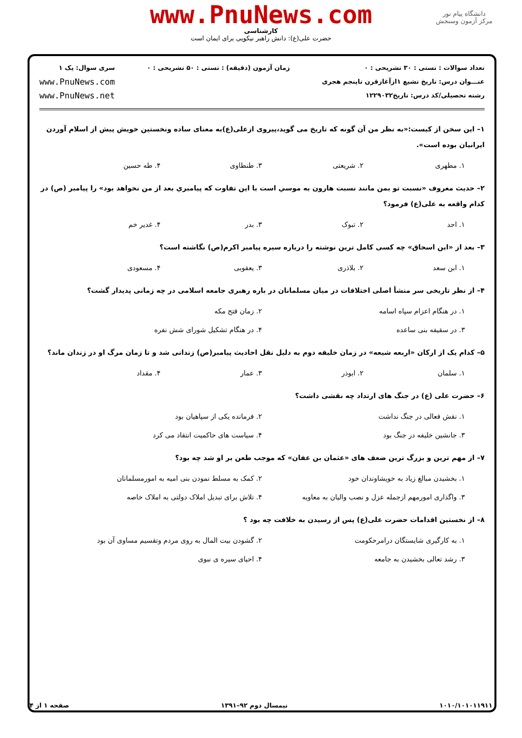دانشگاه پیام نور
مرکز آزمون وسنجش
www.PnuNews.com
کارشناسی
حضرت علی(ع): دانش راهبر نیکویی برای ایمان است
تعداد سوالات : تستی : ۳۰ تشریحی : ۰
عنـــوان درس: تاریخ تشیع ۱ازآغازقرن تاپنجم هجری
رشته تحصیلی/کد درس: تاریخ۱۲۲۹۰۳۲
زمان آزمون (دقیقه) : تستی : ۵۰ تشریحی : ۰
سری سوال: یک ۱
www.PnuNews.com
www.PnuNews.net
۱– این سخن از کیست:«به نظر من آن گونه که تاریخ می گوید،پیروی ازعلی(ع)به معنای ساده ونخستین خویش پیش از اسلام آوردن ایرانیان بوده است».
۱. مطهری ۲. شریعتی ۳. طنطاوی ۴. طه حسین
۲– حدیث معروف «نسبت تو بمن مانند نسبت هارون به موسي است با این تفاوت که پیامبري بعد از من نخواهد بود» را پیامبر (ص) در کدام واقعه به علی(ع) فرمود؟
۱. احد ۲. تبوک ۳. بدر ۴. غدیر خم
۳– بعد از «ابن اسحاق» چه کسی کامل ترین نوشته را درباره سیره پیامبر اکرم(ص) نگاشته است؟
۱. ابن سعد ۲. بلاذری ۳. یعقوبی ۴. مسعودی
۴– از نظر تاریخی سر منشأ اصلی اختلافات در میان مسلمانان در باره رهبری جامعه اسلامی در چه زمانی پدیدار گشت؟
۱. در هنگام اعزام سپاه اسامه ۲. زمان فتح مکه ۳. در سقیفه بنی ساعده ۴. در هنگام تشکیل شورای شش نفره
۵– کدام یک از ارکان «اربعه شیعه» در زمان خلیفه دوم به دلیل نقل احادیث پیامبر(ص) زندانی شد و تا زمان مرگ او در زندان ماند؟
۱. سلمان ۲. ابوذر ۳. عمار ۴. مقداد
۶– حضرت علی (ع) در جنگ های ارتداد چه نقشی داشت؟
۱. نقش فعالی در جنگ نداشت ۲. فرمانده یکی از سپاهیان بود ۳. جانشین خلیفه در جنگ بود ۴. سیاست های حاکمیت انتقاد می کرد
۷– از مهم ترین و بزرگ ترین ضعف های «عثمان بن عفان» که موجب طعن بر او شد چه بود؟
۱. بخشیدن مبالغ زیاد به خویشاوندان خود ۲. کمک به مسلط نمودن بنی امیه به امورمسلمانان ۳. واگذاری امورمهم ازجمله عزل و نصب والیان به معاویه ۴. تلاش برای تبدیل املاک دولتی به املاک خاصه
۸– از نخستین اقدامات حضرت علی(ع) پس از رسیدن به خلافت چه بود ؟
۱. به کارگیری شایستگان درامرحکومت ۲. گشودن بیت المال به روی مردم وتقسیم مساوی آن بود ۳. رشد تعالی بخشیدن به جامعه ۴. احیای سیره ی نبوی
۱۰۱۰/۱۰۱۰۱۱۹۱۱ نیمسال دوم ۹۲–۱۳۹۱ صفحه ۱ از ۴